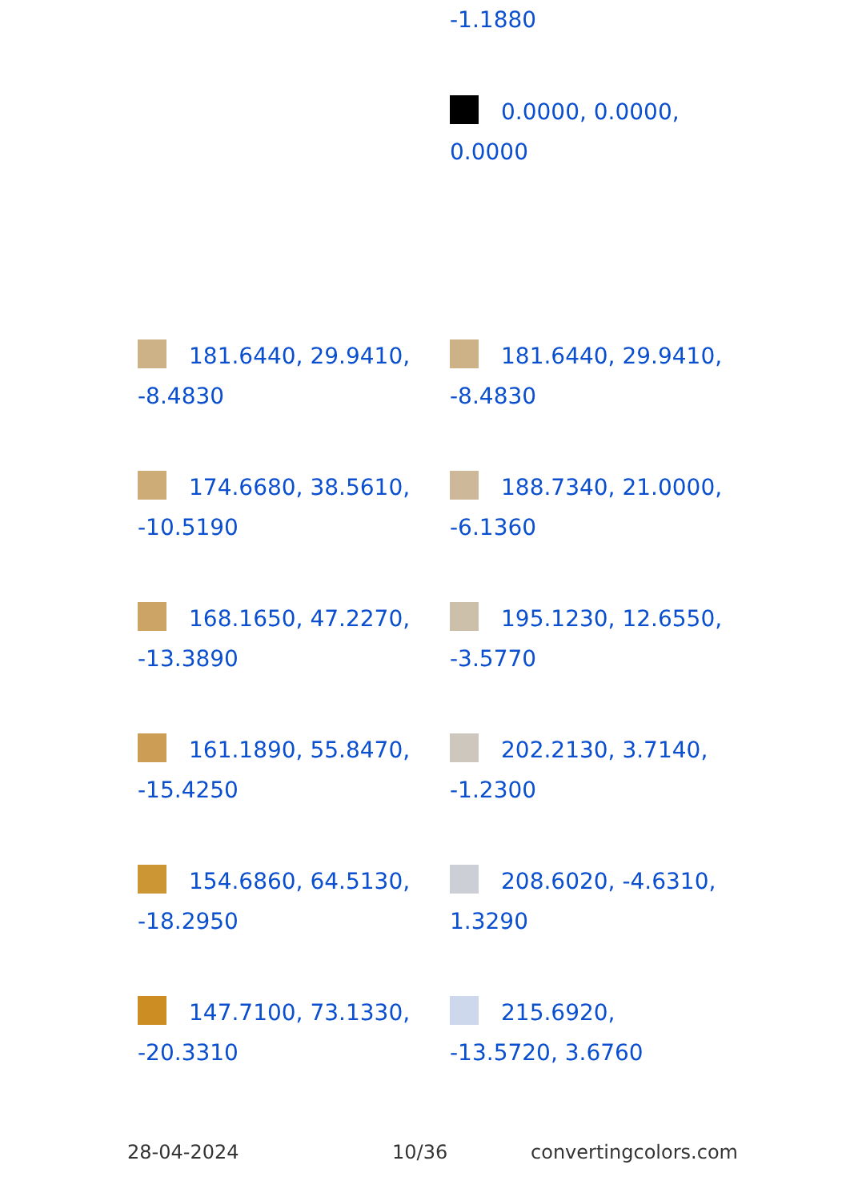-1.1880
0.0000, 0.0000, 0.0000
181.6440, 29.9410, -8.4830
181.6440, 29.9410, -8.4830
174.6680, 38.5610, -10.5190
188.7340, 21.0000, -6.1360
168.1650, 47.2270, -13.3890
195.1230, 12.6550, -3.5770
161.1890, 55.8470, -15.4250
202.2130, 3.7140, -1.2300
154.6860, 64.5130, -18.2950
208.6020, -4.6310, 1.3290
147.7100, 73.1330, -20.3310
215.6920, -13.5720, 3.6760
28-04-2024 10/36 convertingcolors.com